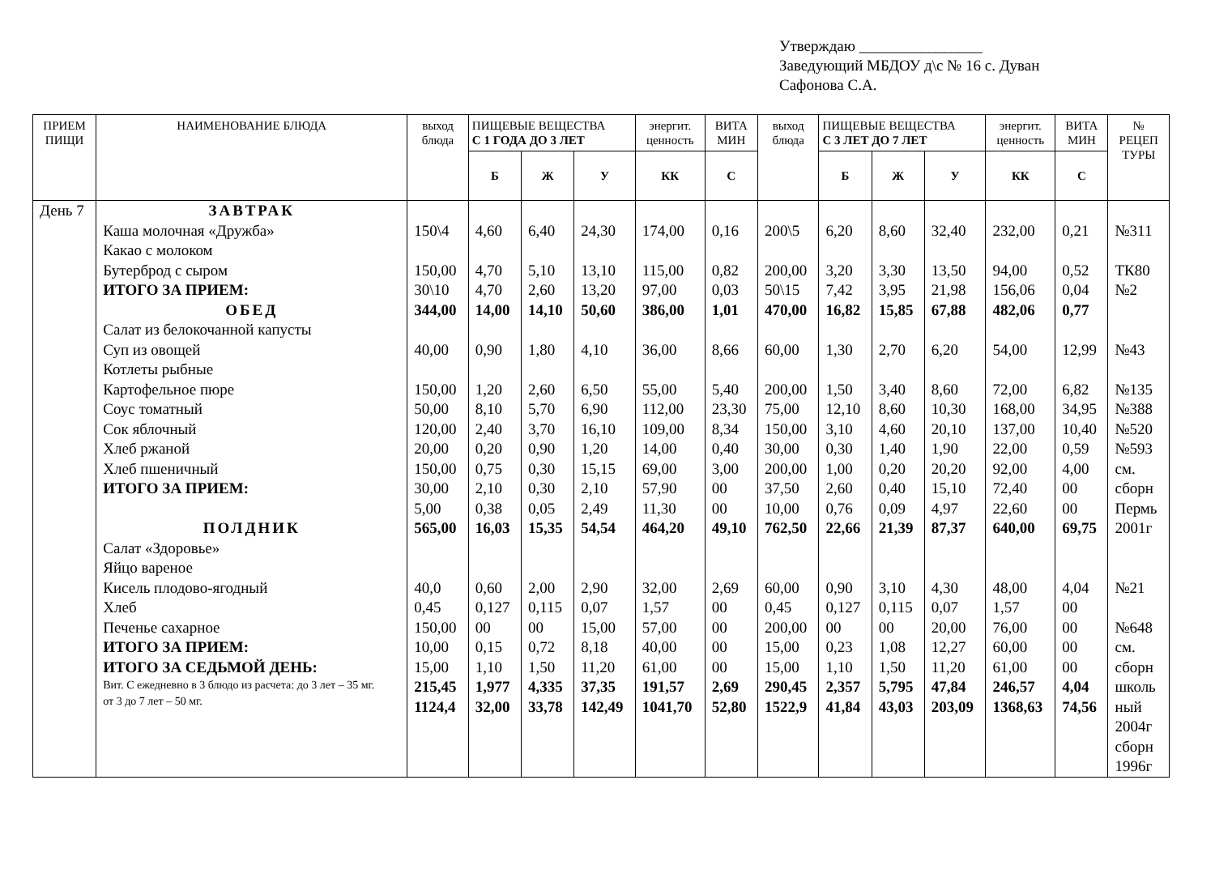Утверждаю ________________
Заведующий МБДОУ д\с № 16 с. Дуван
Сафонова С.А.
| ПРИЕМ ПИЩИ | НАИМЕНОВАНИЕ БЛЮДА | выход блюда | ПИЩЕВЫЕ ВЕЩЕСТВА С 1 ГОДА ДО 3 ЛЕТ | | | энергит. ценность | ВИТА МИН | выход блюда | ПИЩЕВЫЕ ВЕЩЕСТВА С 3 ЛЕТ ДО 7 ЛЕТ | | | энергит. ценность | ВИТА МИН | № РЕЦЕП ТУРЫ |
| --- | --- | --- | --- | --- | --- | --- | --- | --- | --- | --- | --- | --- | --- | --- |
| | | | Б | Ж | У | КК | С | | Б | Ж | У | КК | С | |
| День 7 | ЗАВТРАК Каша молочная «Дружба» Какао с молоком Бутерброд с сыром ИТОГО ЗА ПРИЕМ: ОБЕД Салат из белокочанной капусты Суп из овощей Котлеты рыбные Картофельное пюре Соус томатный Сок яблочный Хлеб ржаной Хлеб пшеничный ИТОГО ЗА ПРИЕМ: ПОЛДНИК Салат «Здоровье» Яйцо вареное Кисель плодово-ягодный Хлеб Печенье сахарное ИТОГО ЗА ПРИЕМ: ИТОГО ЗА СЕДЬМОЙ ДЕНЬ: Вит. С ежедневно в 3 блюдо из расчета: до 3 лет – 35 мг. от 3 до 7 лет – 50 мг. | 150\4 150,00 30\10 344,00 40,00 150,00 50,00 120,00 20,00 150,00 30,00 5,00 565,00 40,0 0,45 150,00 10,00 15,00 215,45 1124,4 | 4,60 4,70 4,70 14,00 0,90 1,20 8,10 2,40 0,20 0,75 2,10 0,38 16,03 0,60 0,127 00 0,15 1,10 1,977 32,00 | 6,40 5,10 2,60 14,10 1,80 2,60 5,70 3,70 0,90 0,30 0,30 0,05 15,35 2,00 0,115 00 0,72 1,50 4,335 33,78 | 24,30 13,10 13,20 50,60 4,10 6,50 6,90 16,10 1,20 15,15 2,10 2,49 54,54 2,90 0,07 15,00 8,18 11,20 37,35 142,49 | 174,00 115,00 97,00 386,00 36,00 55,00 112,00 109,00 14,00 69,00 57,90 11,30 464,20 32,00 1,57 57,00 40,00 61,00 191,57 1041,70 | 0,16 0,82 0,03 1,01 8,66 5,40 23,30 8,34 0,40 3,00 00 00 49,10 2,69 00 00 00 00 2,69 52,80 | 200\5 200,00 50\15 470,00 60,00 200,00 75,00 150,00 30,00 200,00 37,50 10,00 762,50 60,00 0,45 200,00 15,00 15,00 290,45 1522,9 | 6,20 3,20 7,42 16,82 1,30 1,50 12,10 3,10 0,30 1,00 2,60 0,76 22,66 0,90 0,127 00 0,23 1,10 2,357 41,84 | 8,60 3,30 3,95 15,85 2,70 3,40 8,60 4,60 1,40 0,20 0,40 0,09 21,39 3,10 0,115 00 1,08 1,50 5,795 43,03 | 32,40 13,50 21,98 67,88 6,20 8,60 10,30 20,10 1,90 20,20 15,10 4,97 87,37 4,30 0,07 20,00 12,27 11,20 47,84 203,09 | 232,00 94,00 156,06 482,06 54,00 72,00 168,00 137,00 22,00 92,00 72,40 22,60 640,00 48,00 1,57 76,00 60,00 61,00 246,57 1368,63 | 0,21 0,52 0,04 0,77 12,99 6,82 34,95 10,40 0,59 4,00 00 00 69,75 4,04 00 00 00 00 4,04 74,56 | №311 ТК80 №2 №43 №135 №388 №520 №593 см. сборн Пермь 2001г №21 №648 см. сборн школь ный 2004г сборн 1996г |